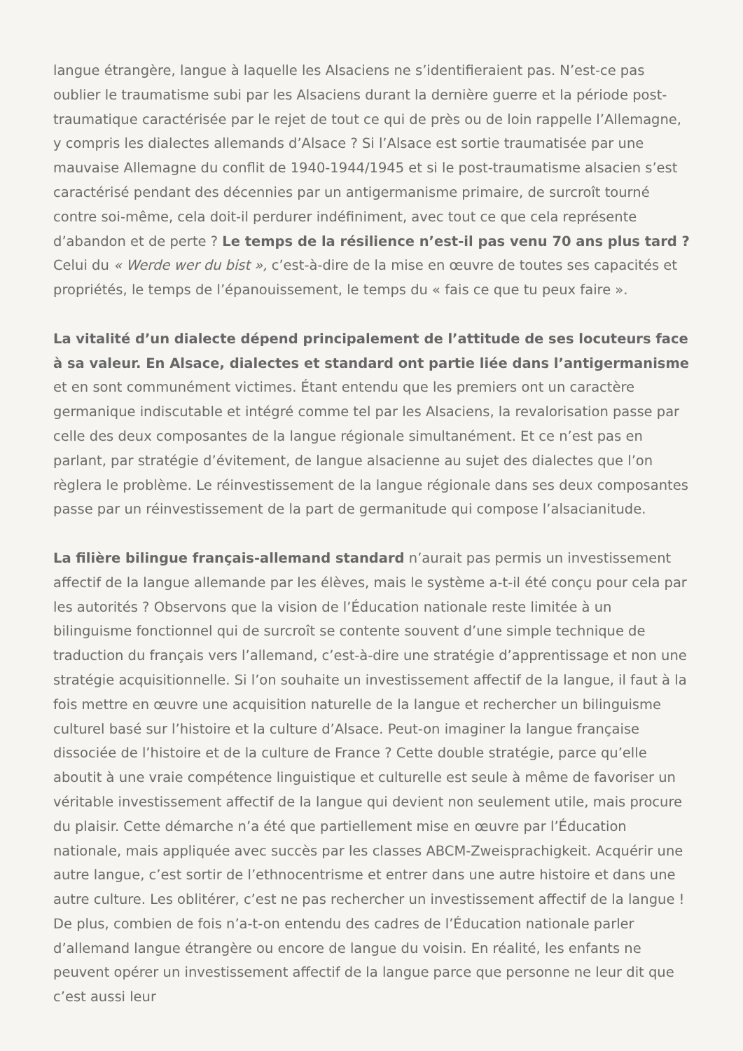langue étrangère, langue à laquelle les Alsaciens ne s’identifieraient pas. N’est-ce pas oublier le traumatisme subi par les Alsaciens durant la dernière guerre et la période post-traumatique caractérisée par le rejet de tout ce qui de près ou de loin rappelle l’Allemagne, y compris les dialectes allemands d’Alsace ? Si l’Alsace est sortie traumatisée par une mauvaise Allemagne du conflit de 1940-1944/1945 et si le post-traumatisme alsacien s’est caractérisé pendant des décennies par un antigermanisme primaire, de surcroît tourné contre soi-même, cela doit-il perdurer indéfiniment, avec tout ce que cela représente d’abandon et de perte ? Le temps de la résilience n’est-il pas venu 70 ans plus tard ? Celui du « Werde wer du bist », c’est-à-dire de la mise en œuvre de toutes ses capacités et propriétés, le temps de l’épanouissement, le temps du « fais ce que tu peux faire ».
La vitalité d’un dialecte dépend principalement de l’attitude de ses locuteurs face à sa valeur. En Alsace, dialectes et standard ont partie liée dans l’antigermanisme et en sont communément victimes. Étant entendu que les premiers ont un caractère germanique indiscutable et intégré comme tel par les Alsaciens, la revalorisation passe par celle des deux composantes de la langue régionale simultanément. Et ce n’est pas en parlant, par stratégie d’évitement, de langue alsacienne au sujet des dialectes que l’on règlera le problème. Le réinvestissement de la langue régionale dans ses deux composantes passe par un réinvestissement de la part de germanitude qui compose l’alsacianitude.
La filière bilingue français-allemand standard n’aurait pas permis un investissement affectif de la langue allemande par les élèves, mais le système a-t-il été conçu pour cela par les autorités ? Observons que la vision de l’Éducation nationale reste limitée à un bilinguisme fonctionnel qui de surcroît se contente souvent d’une simple technique de traduction du français vers l’allemand, c’est-à-dire une stratégie d’apprentissage et non une stratégie acquisitionnelle. Si l’on souhaite un investissement affectif de la langue, il faut à la fois mettre en œuvre une acquisition naturelle de la langue et rechercher un bilinguisme culturel basé sur l’histoire et la culture d’Alsace. Peut-on imaginer la langue française dissociée de l’histoire et de la culture de France ? Cette double stratégie, parce qu’elle aboutit à une vraie compétence linguistique et culturelle est seule à même de favoriser un véritable investissement affectif de la langue qui devient non seulement utile, mais procure du plaisir. Cette démarche n’a été que partiellement mise en œuvre par l’Éducation nationale, mais appliquée avec succès par les classes ABCM-Zweisprachigkeit. Acquérir une autre langue, c’est sortir de l’ethnocentrisme et entrer dans une autre histoire et dans une autre culture. Les oblitérer, c’est ne pas rechercher un investissement affectif de la langue ! De plus, combien de fois n’a-t-on entendu des cadres de l’Éducation nationale parler d’allemand langue étrangère ou encore de langue du voisin. En réalité, les enfants ne peuvent opérer un investissement affectif de la langue parce que personne ne leur dit que c’est aussi leur